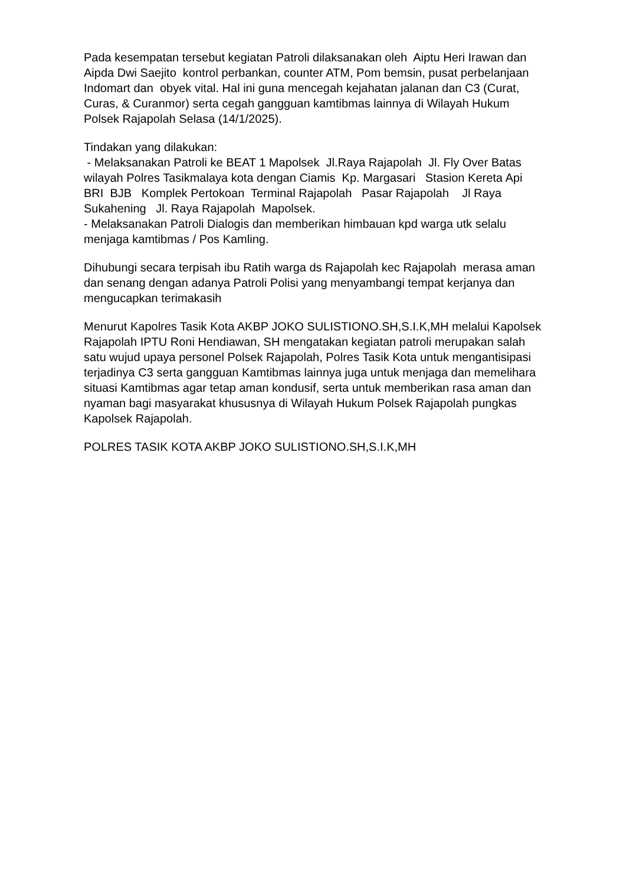Pada kesempatan tersebut kegiatan Patroli dilaksanakan oleh Aiptu Heri Irawan dan Aipda Dwi Saejito kontrol perbankan, counter ATM, Pom bemsin, pusat perbelanjaan Indomart dan obyek vital. Hal ini guna mencegah kejahatan jalanan dan C3 (Curat, Curas, & Curanmor) serta cegah gangguan kamtibmas lainnya di Wilayah Hukum Polsek Rajapolah Selasa (14/1/2025).
Tindakan yang dilakukan:
- Melaksanakan Patroli ke BEAT 1 Mapolsek Jl.Raya Rajapolah Jl. Fly Over Batas wilayah Polres Tasikmalaya kota dengan Ciamis Kp. Margasari Stasion Kereta Api BRI BJB Komplek Pertokoan Terminal Rajapolah Pasar Rajapolah Jl Raya Sukahening Jl. Raya Rajapolah Mapolsek.
- Melaksanakan Patroli Dialogis dan memberikan himbauan kpd warga utk selalu menjaga kamtibmas / Pos Kamling.
Dihubungi secara terpisah ibu Ratih warga ds Rajapolah kec Rajapolah merasa aman dan senang dengan adanya Patroli Polisi yang menyambangi tempat kerjanya dan mengucapkan terimakasih
Menurut Kapolres Tasik Kota AKBP JOKO SULISTIONO.SH,S.I.K,MH melalui Kapolsek Rajapolah IPTU Roni Hendiawan, SH mengatakan kegiatan patroli merupakan salah satu wujud upaya personel Polsek Rajapolah, Polres Tasik Kota untuk mengantisipasi terjadinya C3 serta gangguan Kamtibmas lainnya juga untuk menjaga dan memelihara situasi Kamtibmas agar tetap aman kondusif, serta untuk memberikan rasa aman dan nyaman bagi masyarakat khususnya di Wilayah Hukum Polsek Rajapolah pungkas Kapolsek Rajapolah.
POLRES TASIK KOTA AKBP JOKO SULISTIONO.SH,S.I.K,MH